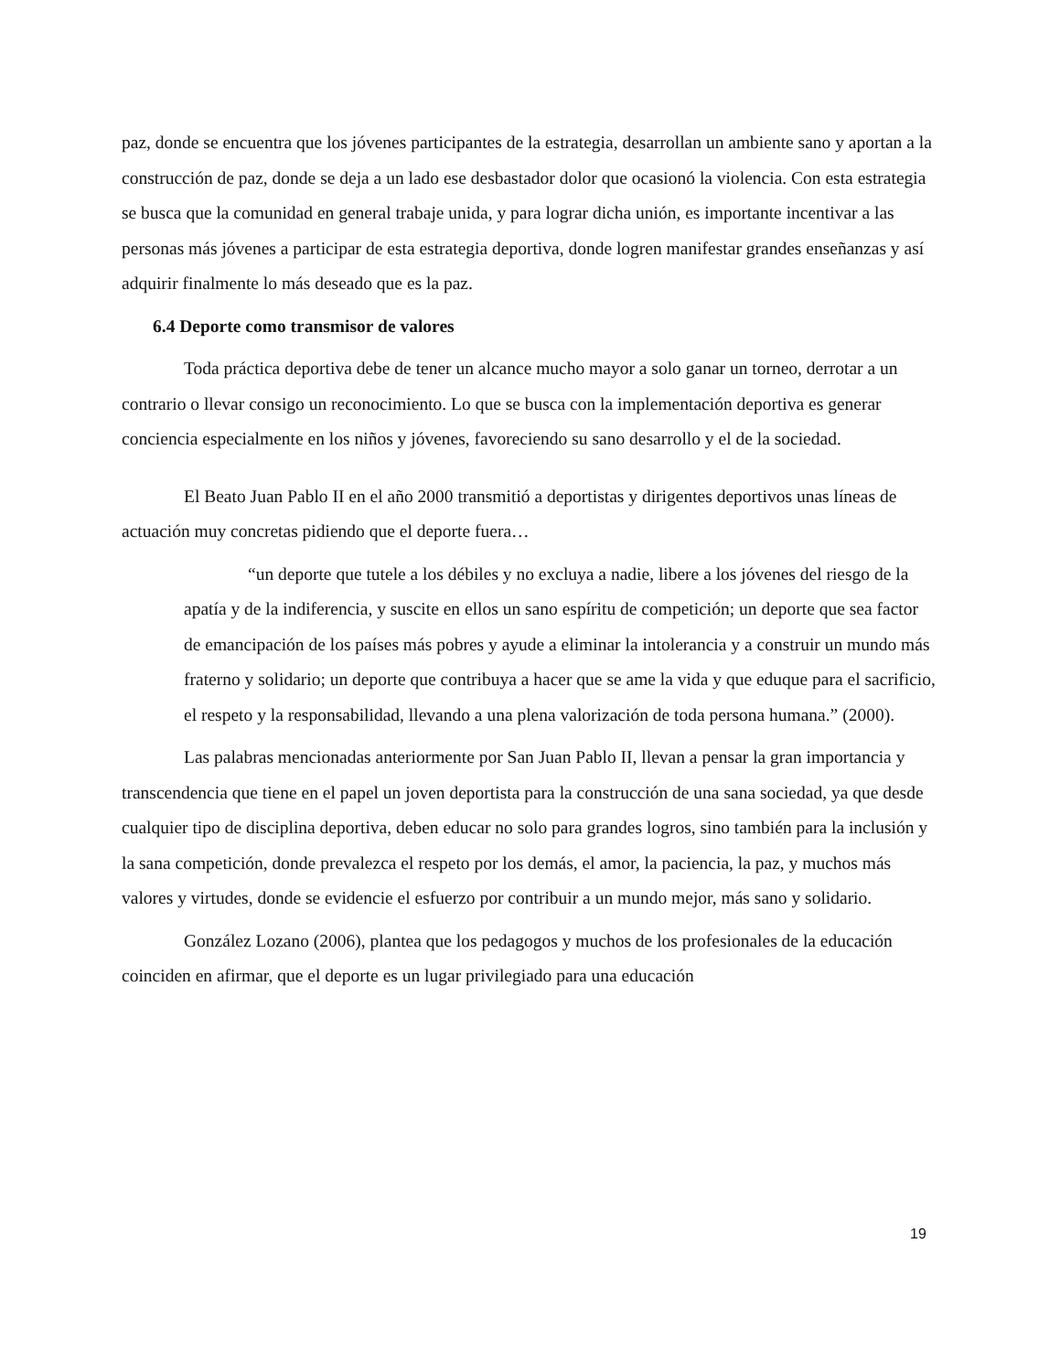paz, donde se encuentra que los jóvenes participantes de la estrategia, desarrollan un ambiente sano y aportan a la construcción de paz, donde se deja a un lado ese desbastador dolor que ocasionó la violencia. Con esta estrategia se busca que la comunidad en general trabaje unida, y para lograr dicha unión, es importante incentivar a las personas más jóvenes a participar de esta estrategia deportiva, donde logren manifestar grandes enseñanzas y así adquirir finalmente lo más deseado que es la paz.
6.4 Deporte como transmisor de valores
Toda práctica deportiva debe de tener un alcance mucho mayor a solo ganar un torneo, derrotar a un contrario o llevar consigo un reconocimiento. Lo que se busca con la implementación deportiva es generar conciencia especialmente en los niños y jóvenes, favoreciendo su sano desarrollo y el de la sociedad.
El Beato Juan Pablo II en el año 2000 transmitió a deportistas y dirigentes deportivos unas líneas de actuación muy concretas pidiendo que el deporte fuera…
“un deporte que tutele a los débiles y no excluya a nadie, libere a los jóvenes del riesgo de la apatía y de la indiferencia, y suscite en ellos un sano espíritu de competición; un deporte que sea factor de emancipación de los países más pobres y ayude a eliminar la intolerancia y a construir un mundo más fraterno y solidario; un deporte que contribuya a hacer que se ame la vida y que eduque para el sacrificio, el respeto y la responsabilidad, llevando a una plena valorización de toda persona humana.” (2000).
Las palabras mencionadas anteriormente por San Juan Pablo II, llevan a pensar la gran importancia y transcendencia que tiene en el papel un joven deportista para la construcción de una sana sociedad, ya que desde cualquier tipo de disciplina deportiva, deben educar no solo para grandes logros, sino también para la inclusión y la sana competición, donde prevalezca el respeto por los demás, el amor, la paciencia, la paz, y muchos más valores y virtudes, donde se evidencie el esfuerzo por contribuir a un mundo mejor, más sano y solidario.
González Lozano (2006), plantea que los pedagogos y muchos de los profesionales de la educación coinciden en afirmar, que el deporte es un lugar privilegiado para una educación
19